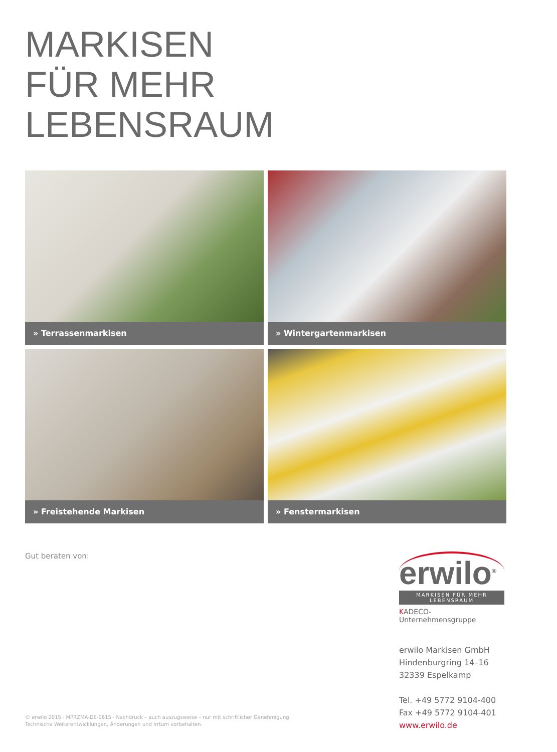MARKISEN
FÜR MEHR
LEBENSRAUM
» Terrassenmarkisen
» Wintergartenmarkisen
» Freistehende Markisen
» Fenstermarkisen
Gut beraten von:
erwilo<sup>®</sup>
MARKISEN FÜR MEHR LEBENSRAUM
KADECO-Unternehmensgruppe
erwilo Markisen GmbH
Hindenburgring 14–16
32339 Espelkamp
Tel. +49 5772 9104-400
Fax +49 5772 9104-401
www.erwilo.de
© erwilo 2015 · MPRZMA-DE-0615 · Nachdruck – auch auszugsweise – nur mit schriftlicher Genehmigung.
Technische Weiterentwicklungen, Änderungen und Irrtum vorbehalten.